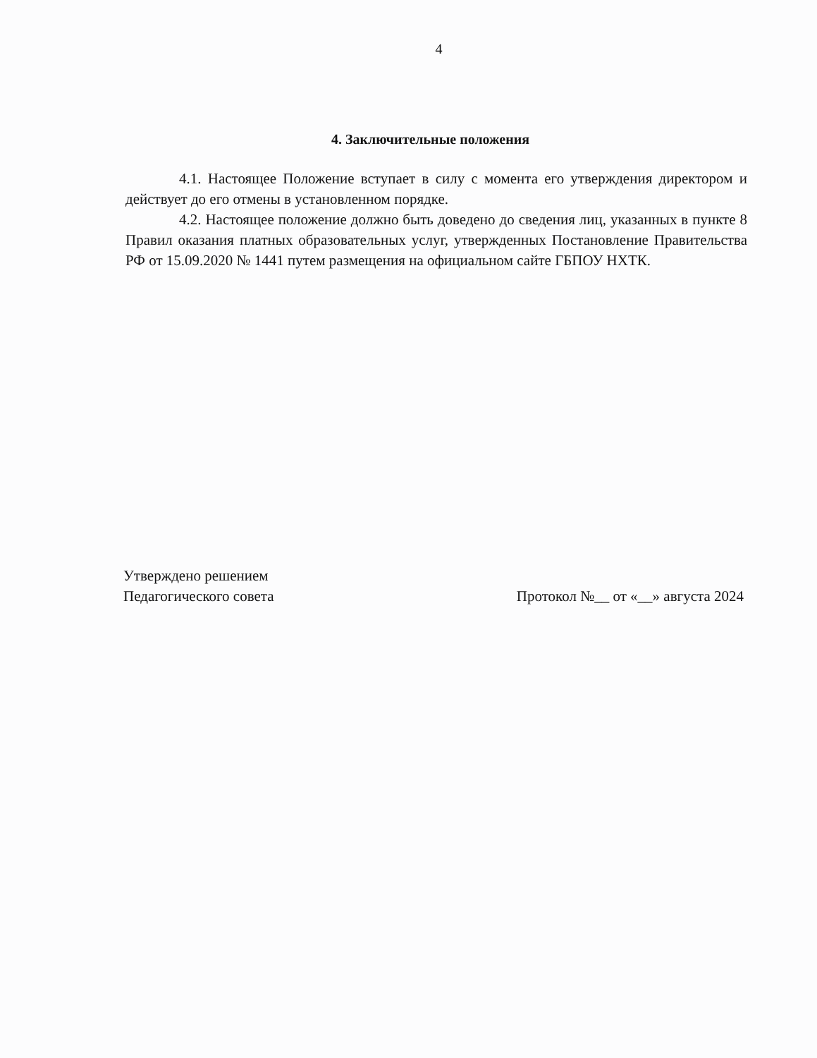4
4. Заключительные положения
4.1. Настоящее Положение вступает в силу с момента его утверждения директором и действует до его отмены в установленном порядке.
4.2. Настоящее положение должно быть доведено до сведения лиц, указанных в пункте 8 Правил оказания платных образовательных услуг, утвержденных Постановление Правительства РФ от 15.09.2020 № 1441 путем размещения на официальном сайте ГБПОУ НХТК.
Утверждено решением
Педагогического совета
Протокол №__ от «__» августа 2024